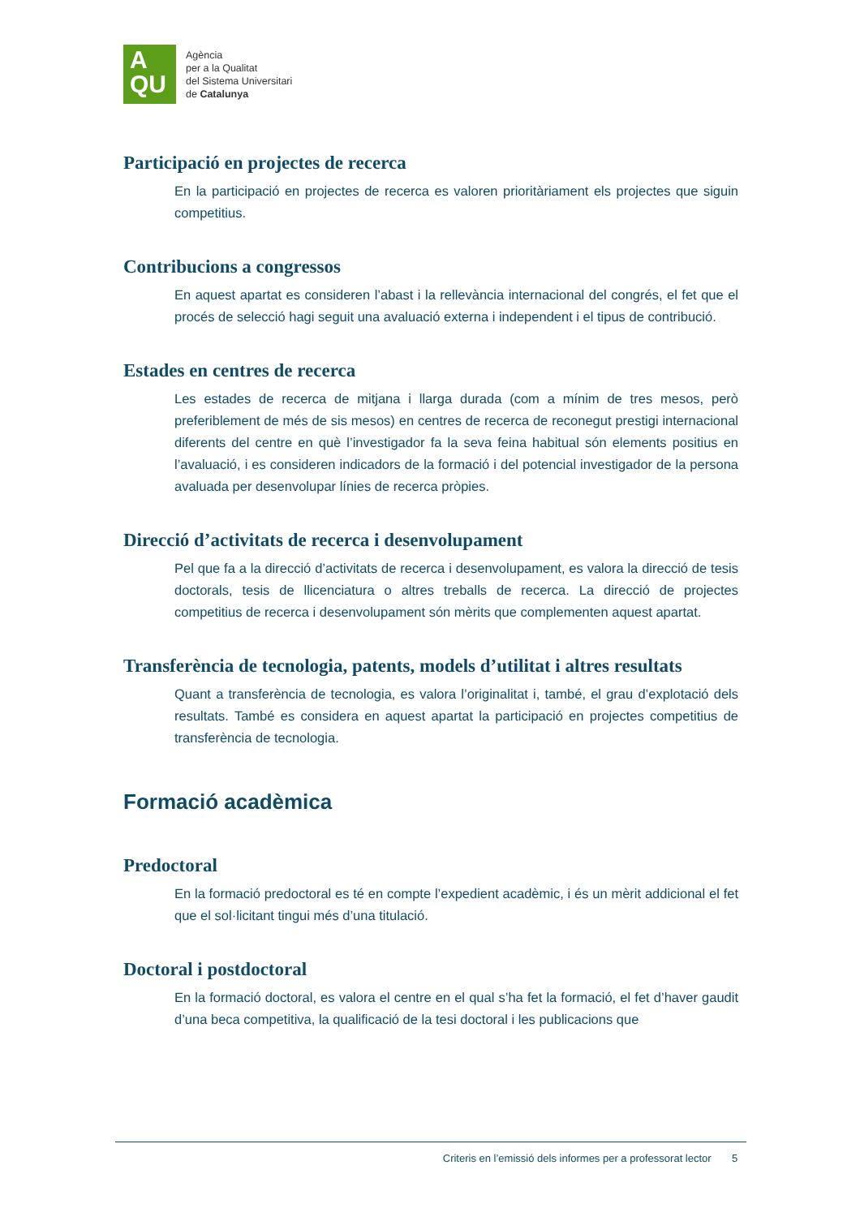A
QU
Agència
per a la Qualitat
del Sistema Universitari
de Catalunya
Participació en projectes de recerca
En la participació en projectes de recerca es valoren prioritàriament els projectes que siguin competitius.
Contribucions a congressos
En aquest apartat es consideren l’abast i la rellevància internacional del congrés, el fet que el procés de selecció hagi seguit una avaluació externa i independent i el tipus de contribució.
Estades en centres de recerca
Les estades de recerca de mitjana i llarga durada (com a mínim de tres mesos, però preferiblement de més de sis mesos) en centres de recerca de reconegut prestigi internacional diferents del centre en què l’investigador fa la seva feina habitual són elements positius en l’avaluació, i es consideren indicadors de la formació i del potencial investigador de la persona avaluada per desenvolupar línies de recerca pròpies.
Direcció d’activitats de recerca i desenvolupament
Pel que fa a la direcció d’activitats de recerca i desenvolupament, es valora la direcció de tesis doctorals, tesis de llicenciatura o altres treballs de recerca. La direcció de projectes competitius de recerca i desenvolupament són mèrits que complementen aquest apartat.
Transferència de tecnologia, patents, models d’utilitat i altres resultats
Quant a transferència de tecnologia, es valora l’originalitat i, també, el grau d’explotació dels resultats. També es considera en aquest apartat la participació en projectes competitius de transferència de tecnologia.
Formació acadèmica
Predoctoral
En la formació predoctoral es té en compte l’expedient acadèmic, i és un mèrit addicional el fet que el sol·licitant tingui més d’una titulació.
Doctoral i postdoctoral
En la formació doctoral, es valora el centre en el qual s’ha fet la formació, el fet d’haver gaudit d’una beca competitiva, la qualificació de la tesi doctoral i les publicacions que
Criteris en l’emissió dels informes per a professorat lector 5